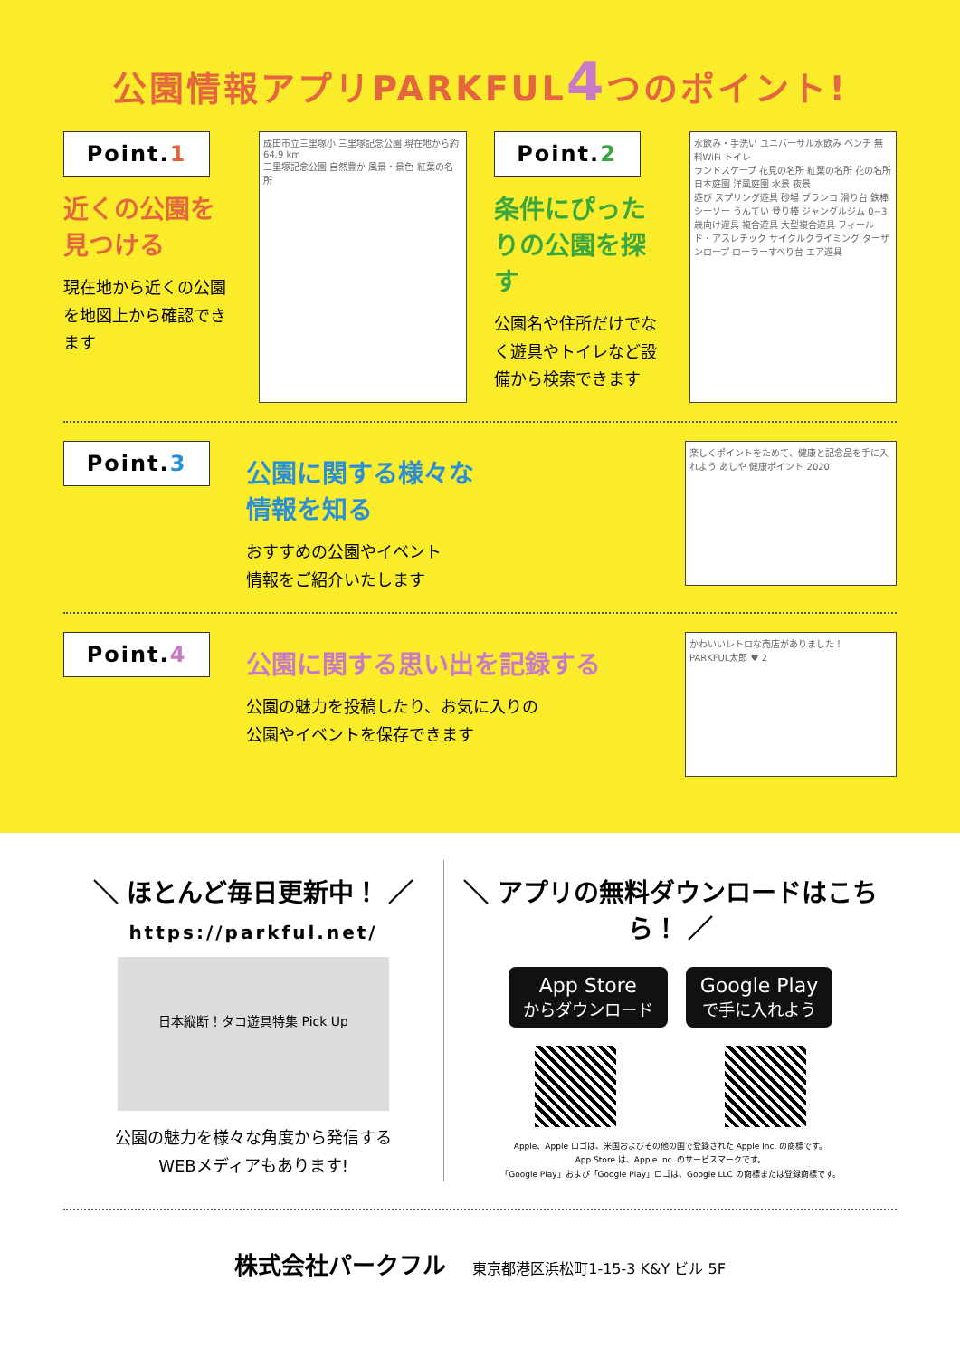公園情報アプリPARKFUL4つのポイント!
Point.1
近くの公園を見つける
現在地から近くの公園を地図上から確認できます
成田市立三里塚小 三里塚記念公園 現在地から約 64.9 km
三里塚記念公園 自然豊か 風景・景色 紅葉の名所
Point.2
条件にぴったりの公園を探す
公園名や住所だけでなく遊具やトイレなど設備から検索できます
水飲み・手洗い ユニバーサル水飲み ベンチ 無料WiFi トイレ
ランドスケープ 花見の名所 紅葉の名所 花の名所 日本庭園 洋風庭園 水景 夜景
遊び スプリング遊具 砂場 ブランコ 滑り台 鉄棒 シーソー うんてい 登り棒 ジャングルジム 0~3歳向け遊具 複合遊具 大型複合遊具 フィールド・アスレチック サイクルクライミング ターザンロープ ローラーすべり台 エア遊具
Point.3
公園に関する様々な
情報を知る
おすすめの公園やイベント
情報をご紹介いたします
楽しくポイントをためて、健康と記念品を手に入れよう あしや 健康ポイント 2020
Point.4
公園に関する思い出を記録する
公園の魅力を投稿したり、お気に入りの
公園やイベントを保存できます
かわいいレトロな売店がありました！
PARKFUL太郎 ♥ 2
＼ ほとんど毎日更新中！ ／
https://parkful.net/
日本縦断！タコ遊具特集 Pick Up
公園の魅力を様々な角度から発信する
WEBメディアもあります!
＼ アプリの無料ダウンロードはこちら！ ／
App Store
からダウンロード Google Play
で手に入れよう
Apple、Apple ロゴは、米国およびその他の国で登録された Apple Inc. の商標です。
App Store は、Apple Inc. のサービスマークです。
「Google Play」および「Google Play」ロゴは、Google LLC の商標または登録商標です。
株式会社パークフル 東京都港区浜松町1-15-3 K&Y ビル 5F